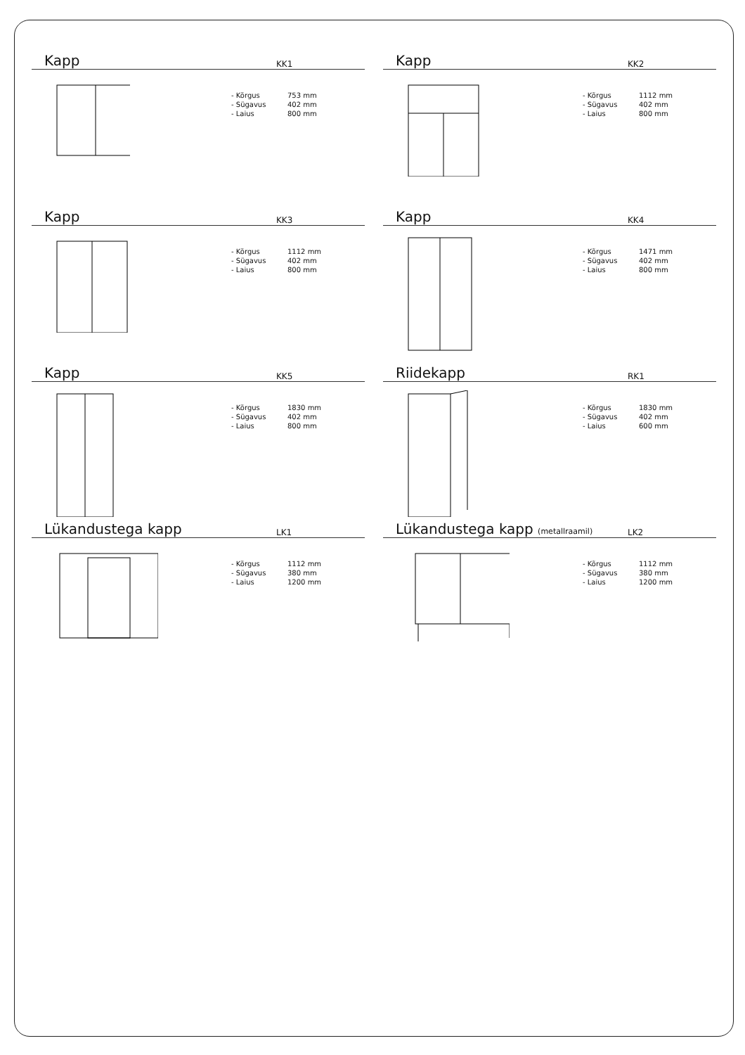Kapp
KK1
- Kõrgus 753 mm
- Sügavus 402 mm
- Laius 800 mm
Kapp
KK2
- Kõrgus 1112 mm
- Sügavus 402 mm
- Laius 800 mm
Kapp
KK3
- Kõrgus 1112 mm
- Sügavus 402 mm
- Laius 800 mm
Kapp
KK4
- Kõrgus 1471 mm
- Sügavus 402 mm
- Laius 800 mm
Kapp
KK5
- Kõrgus 1830 mm
- Sügavus 402 mm
- Laius 800 mm
Riidekapp
RK1
- Kõrgus 1830 mm
- Sügavus 402 mm
- Laius 600 mm
Lükandustega kapp
LK1
- Kõrgus 1112 mm
- Sügavus 380 mm
- Laius 1200 mm
Lükandustega kapp (metallraamil)
LK2
- Kõrgus 1112 mm
- Sügavus 380 mm
- Laius 1200 mm